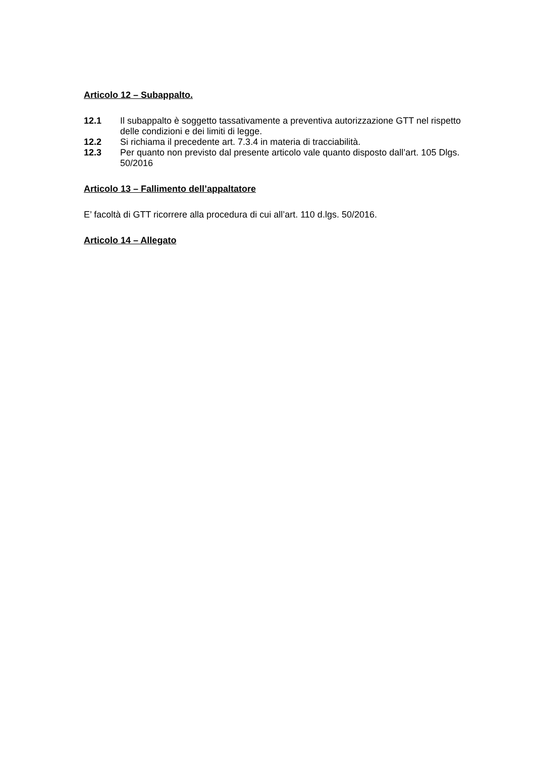Articolo 12 – Subappalto.
12.1 Il subappalto è soggetto tassativamente a preventiva autorizzazione GTT nel rispetto delle condizioni e dei limiti di legge.
12.2 Si richiama il precedente art. 7.3.4 in materia di tracciabilità.
12.3 Per quanto non previsto dal presente articolo vale quanto disposto dall’art. 105 Dlgs. 50/2016
Articolo 13 – Fallimento dell’appaltatore
E’ facoltà di GTT ricorrere alla procedura di cui all’art. 110 d.lgs. 50/2016.
Articolo 14 – Allegato